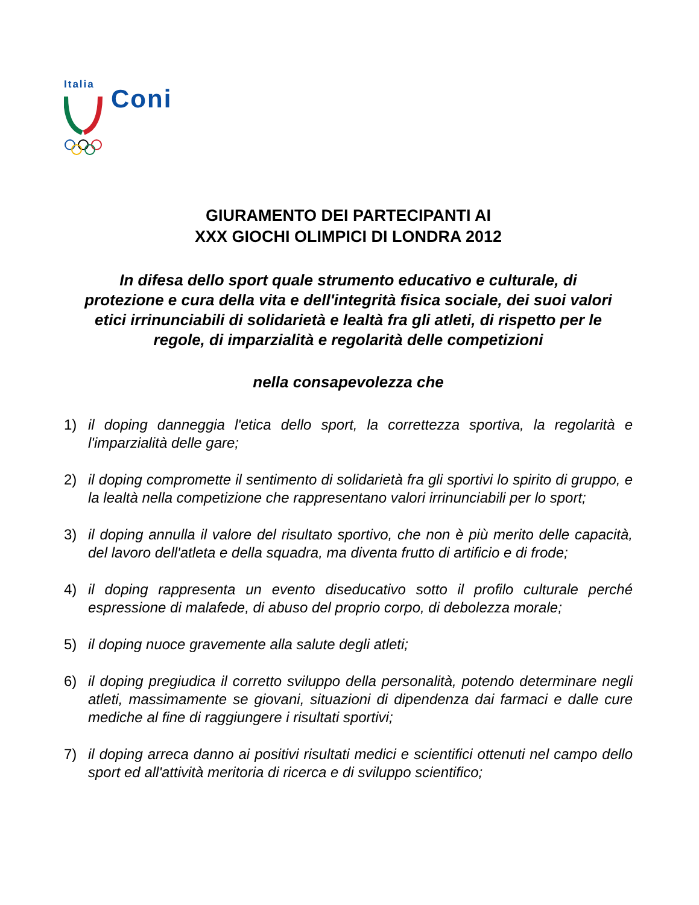Italia
Coni
GIURAMENTO DEI PARTECIPANTI AI
XXX GIOCHI OLIMPICI DI LONDRA 2012
In difesa dello sport quale strumento educativo e culturale, di protezione e cura della vita e dell'integrità fisica sociale, dei suoi valori etici irrinunciabili di solidarietà e lealtà fra gli atleti, di rispetto per le regole, di imparzialità e regolarità delle competizioni
nella consapevolezza che
1) il doping danneggia l'etica dello sport, la correttezza sportiva, la regolarità e l'imparzialità delle gare;
2) il doping compromette il sentimento di solidarietà fra gli sportivi lo spirito di gruppo, e la lealtà nella competizione che rappresentano valori irrinunciabili per lo sport;
3) il doping annulla il valore del risultato sportivo, che non è più merito delle capacità, del lavoro dell'atleta e della squadra, ma diventa frutto di artificio e di frode;
4) il doping rappresenta un evento diseducativo sotto il profilo culturale perché espressione di malafede, di abuso del proprio corpo, di debolezza morale;
5) il doping nuoce gravemente alla salute degli atleti;
6) il doping pregiudica il corretto sviluppo della personalità, potendo determinare negli atleti, massimamente se giovani, situazioni di dipendenza dai farmaci e dalle cure mediche al fine di raggiungere i risultati sportivi;
7) il doping arreca danno ai positivi risultati medici e scientifici ottenuti nel campo dello sport ed all'attività meritoria di ricerca e di sviluppo scientifico;